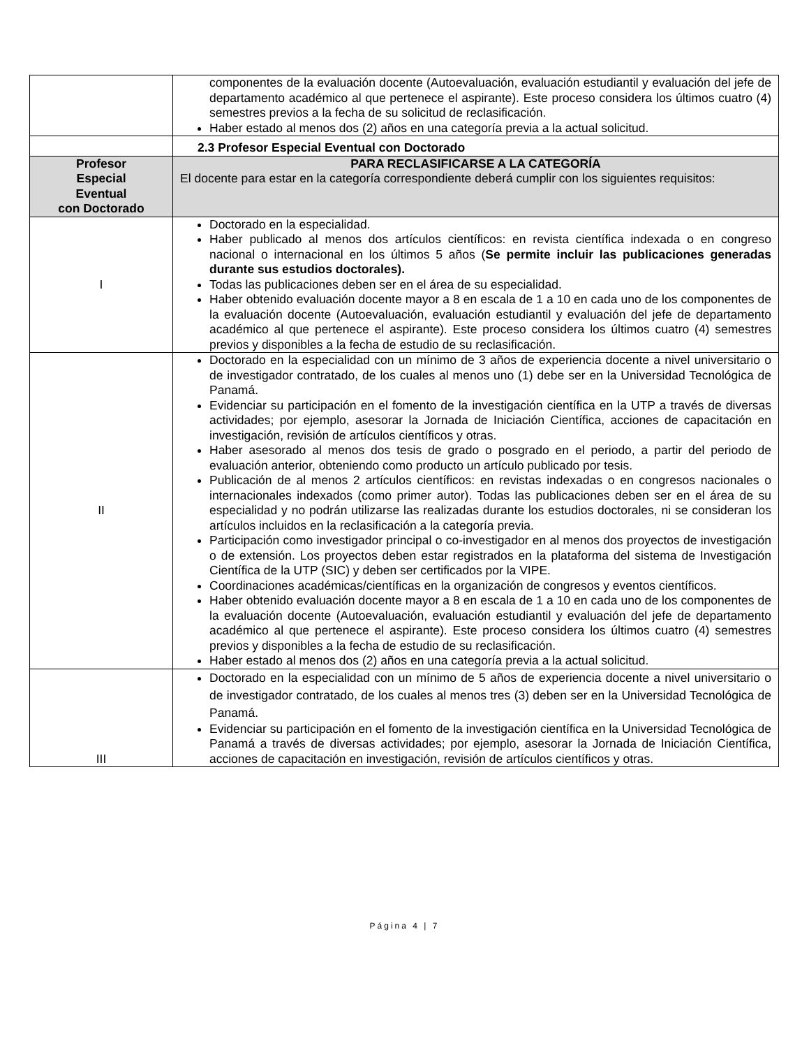| | componentes de la evaluación docente (Autoevaluación, evaluación estudiantil y evaluación del jefe de departamento académico al que pertenece el aspirante). Este proceso considera los últimos cuatro (4) semestres previos a la fecha de su solicitud de reclasificación. Haber estado al menos dos (2) años en una categoría previa a la actual solicitud. |
| | 2.3 Profesor Especial Eventual con Doctorado |
| Profesor Especial Eventual con Doctorado | PARA RECLASIFICARSE A LA CATEGORÍA El docente para estar en la categoría correspondiente deberá cumplir con los siguientes requisitos: |
| I | Doctorado en la especialidad. Haber publicado al menos dos artículos científicos: en revista científica indexada o en congreso nacional o internacional en los últimos 5 años ( Se permite incluir las publicaciones generadas durante sus estudios doctorales). Todas las publicaciones deben ser en el área de su especialidad. Haber obtenido evaluación docente mayor a 8 en escala de 1 a 10 en cada uno de los componentes de la evaluación docente (Autoevaluación, evaluación estudiantil y evaluación del jefe de departamento académico al que pertenece el aspirante). Este proceso considera los últimos cuatro (4) semestres previos y disponibles a la fecha de estudio de su reclasificación. |
| II | Doctorado en la especialidad con un mínimo de 3 años de experiencia docente a nivel universitario o de investigador contratado, de los cuales al menos uno (1) debe ser en la Universidad Tecnológica de Panamá. Evidenciar su participación en el fomento de la investigación científica en la UTP a través de diversas actividades; por ejemplo, asesorar la Jornada de Iniciación Científica, acciones de capacitación en investigación, revisión de artículos científicos y otras. Haber asesorado al menos dos tesis de grado o posgrado en el periodo, a partir del periodo de evaluación anterior, obteniendo como producto un artículo publicado por tesis. Publicación de al menos 2 artículos científicos: en revistas indexadas o en congresos nacionales o internacionales indexados (como primer autor). Todas las publicaciones deben ser en el área de su especialidad y no podrán utilizarse las realizadas durante los estudios doctorales, ni se consideran los artículos incluidos en la reclasificación a la categoría previa. Participación como investigador principal o co-investigador en al menos dos proyectos de investigación o de extensión. Los proyectos deben estar registrados en la plataforma del sistema de Investigación Científica de la UTP (SIC) y deben ser certificados por la VIPE. Coordinaciones académicas/científicas en la organización de congresos y eventos científicos. Haber obtenido evaluación docente mayor a 8 en escala de 1 a 10 en cada uno de los componentes de la evaluación docente (Autoevaluación, evaluación estudiantil y evaluación del jefe de departamento académico al que pertenece el aspirante). Este proceso considera los últimos cuatro (4) semestres previos y disponibles a la fecha de estudio de su reclasificación. Haber estado al menos dos (2) años en una categoría previa a la actual solicitud. |
| III | Doctorado en la especialidad con un mínimo de 5 años de experiencia docente a nivel universitario o de investigador contratado, de los cuales al menos tres (3) deben ser en la Universidad Tecnológica de Panamá. Evidenciar su participación en el fomento de la investigación científica en la Universidad Tecnológica de Panamá a través de diversas actividades; por ejemplo, asesorar la Jornada de Iniciación Científica, acciones de capacitación en investigación, revisión de artículos científicos y otras. |
Página 4 | 7